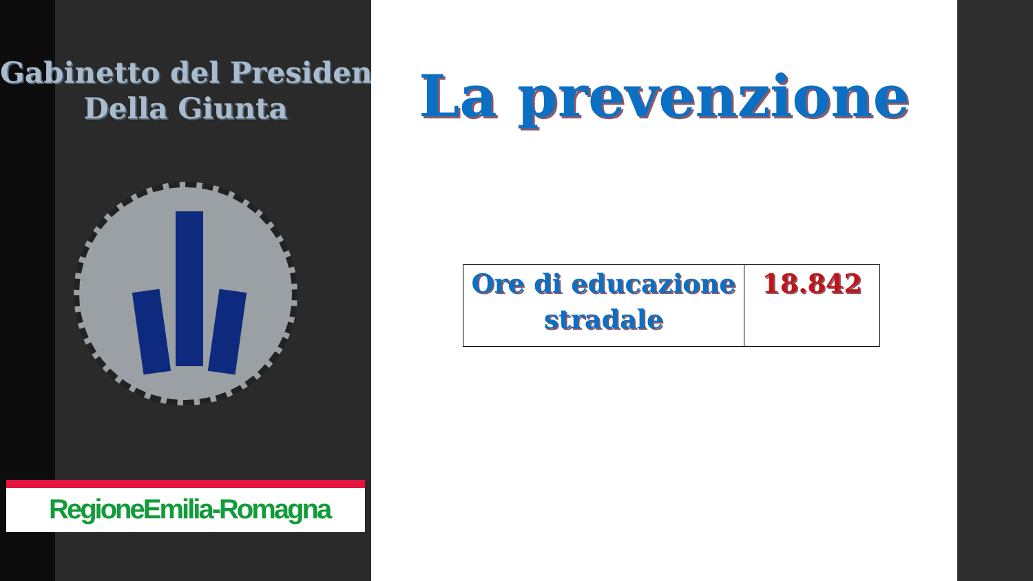Gabinetto del Presidente
Della Giunta
RegioneEmilia-Romagna
La prevenzione
| Ore di educazione stradale | 18.842 |